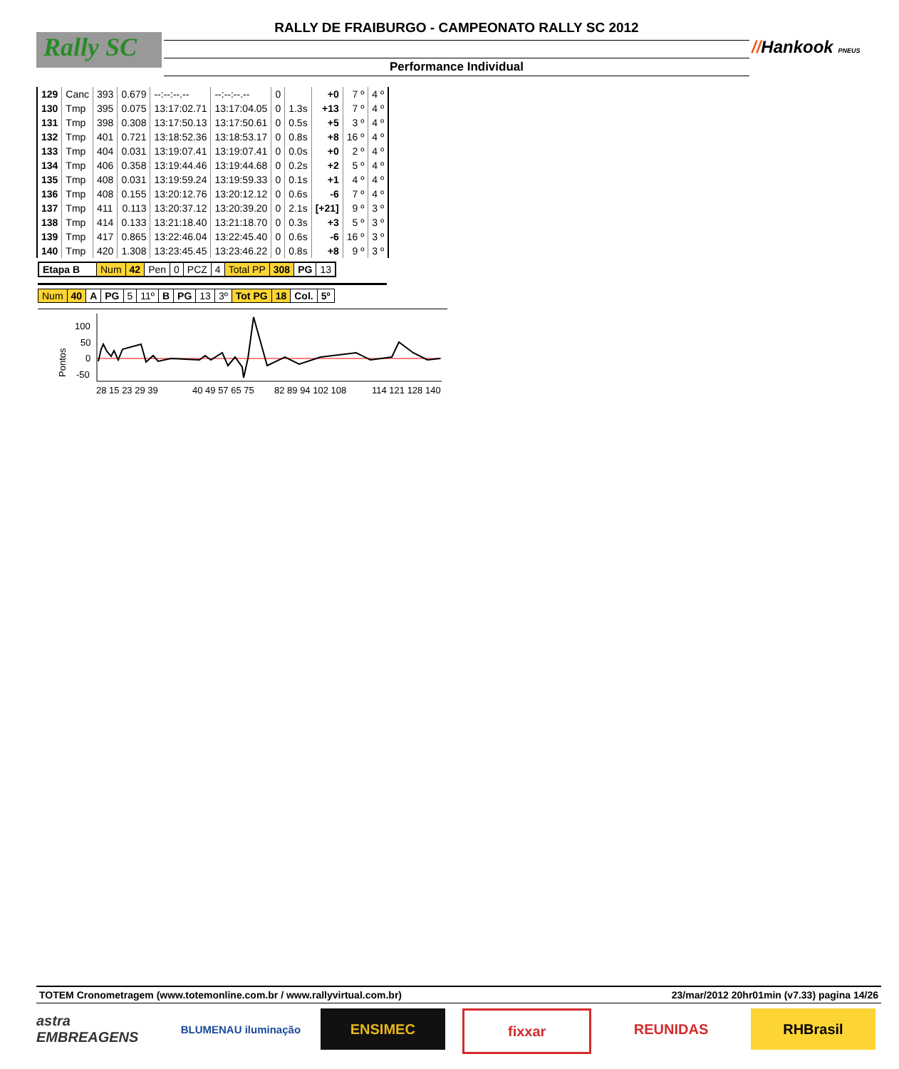RALLY DE FRAIBURGO - CAMPEONATO RALLY SC 2012
Rally SC
Performance Individual
//Hankook PNEUS
| 129 | Canc | 393 | 0.679 | --:--:--.-- | --:--:--.-- | 0 | | +0 | 7 º | 4 º |
| 130 | Tmp | 395 | 0.075 | 13:17:02.71 | 13:17:04.05 | 0 | 1.3s | +13 | 7 º | 4 º |
| 131 | Tmp | 398 | 0.308 | 13:17:50.13 | 13:17:50.61 | 0 | 0.5s | +5 | 3 º | 4 º |
| 132 | Tmp | 401 | 0.721 | 13:18:52.36 | 13:18:53.17 | 0 | 0.8s | +8 | 16 º | 4 º |
| 133 | Tmp | 404 | 0.031 | 13:19:07.41 | 13:19:07.41 | 0 | 0.0s | +0 | 2 º | 4 º |
| 134 | Tmp | 406 | 0.358 | 13:19:44.46 | 13:19:44.68 | 0 | 0.2s | +2 | 5 º | 4 º |
| 135 | Tmp | 408 | 0.031 | 13:19:59.24 | 13:19:59.33 | 0 | 0.1s | +1 | 4 º | 4 º |
| 136 | Tmp | 408 | 0.155 | 13:20:12.76 | 13:20:12.12 | 0 | 0.6s | -6 | 7 º | 4 º |
| 137 | Tmp | 411 | 0.113 | 13:20:37.12 | 13:20:39.20 | 0 | 2.1s | [+21] | 9 º | 3 º |
| 138 | Tmp | 414 | 0.133 | 13:21:18.40 | 13:21:18.70 | 0 | 0.3s | +3 | 5 º | 3 º |
| 139 | Tmp | 417 | 0.865 | 13:22:46.04 | 13:22:45.40 | 0 | 0.6s | -6 | 16 º | 3 º |
| 140 | Tmp | 420 | 1.308 | 13:23:45.45 | 13:23:46.22 | 0 | 0.8s | +8 | 9 º | 3 º |
| Etapa B | Num | 42 | Pen | 0 | PCZ | 4 | Total PP | 308 | PG | 13 |
| Num | 40 | A | PG | 5 | 11º | B | PG | 13 | 3º | Tot PG | 18 | Col. | 5º |
Pontos
100
50
0
-50
28 15 23 29 39
40 49 57 65 75
82 89 94 102 108
114 121 128 140
TOTEM Cronometragem (www.totemonline.com.br / www.rallyvirtual.com.br) 23/mar/2012 20hr01min (v7.33) pagina 14/26
astra EMBREAGENS
BLUMENAU iluminação
ENSIMEC fixxar REUNIDAS RHBrasil